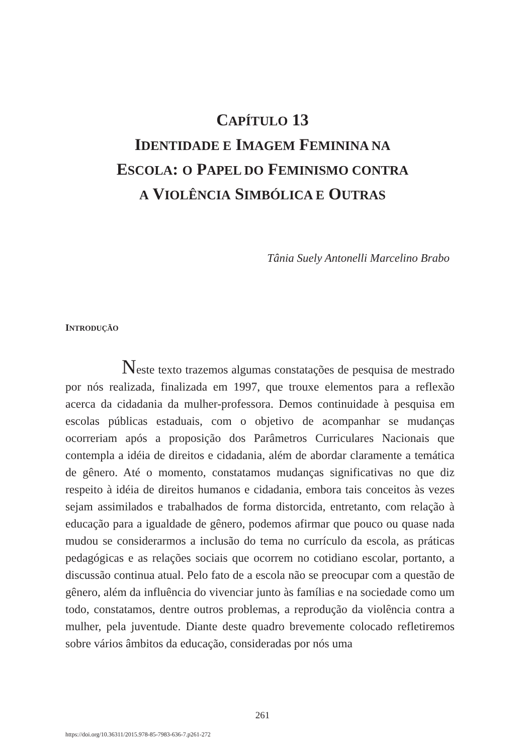CAPÍTULO 13
IDENTIDADE E IMAGEM FEMININA NA
ESCOLA: O PAPEL DO FEMINISMO CONTRA
A VIOLÊNCIA SIMBÓLICA E OUTRAS
Tânia Suely Antonelli Marcelino Brabo
INTRODUÇÃO
Neste texto trazemos algumas constatações de pesquisa de mestrado por nós realizada, finalizada em 1997, que trouxe elementos para a reflexão acerca da cidadania da mulher-professora. Demos continuidade à pesquisa em escolas públicas estaduais, com o objetivo de acompanhar se mudanças ocorreriam após a proposição dos Parâmetros Curriculares Nacionais que contempla a idéia de direitos e cidadania, além de abordar claramente a temática de gênero. Até o momento, constatamos mudanças significativas no que diz respeito à idéia de direitos humanos e cidadania, embora tais conceitos às vezes sejam assimilados e trabalhados de forma distorcida, entretanto, com relação à educação para a igualdade de gênero, podemos afirmar que pouco ou quase nada mudou se considerarmos a inclusão do tema no currículo da escola, as práticas pedagógicas e as relações sociais que ocorrem no cotidiano escolar, portanto, a discussão continua atual. Pelo fato de a escola não se preocupar com a questão de gênero, além da influência do vivenciar junto às famílias e na sociedade como um todo, constatamos, dentre outros problemas, a reprodução da violência contra a mulher, pela juventude. Diante deste quadro brevemente colocado refletiremos sobre vários âmbitos da educação, consideradas por nós uma
261
https://doi.org/10.36311/2015.978-85-7983-636-7.p261-272